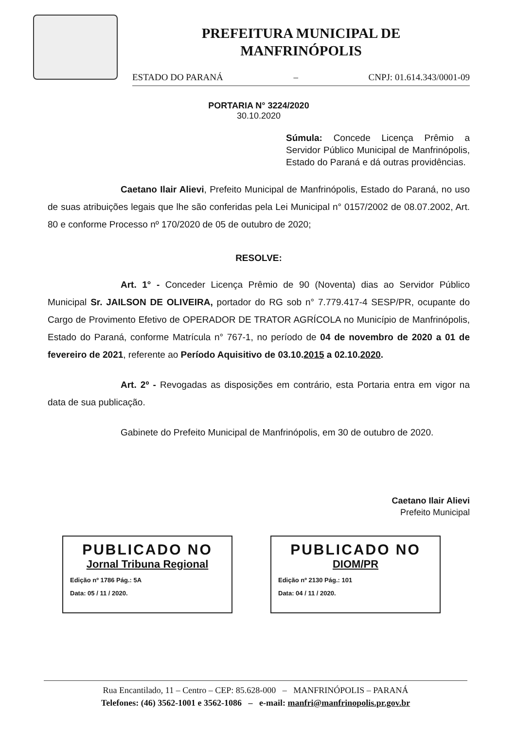PREFEITURA MUNICIPAL DE
MANFRINÓPOLIS
ESTADO DO PARANÁ – CNPJ: 01.614.343/0001-09
PORTARIA N° 3224/2020
30.10.2020
Súmula: Concede Licença Prêmio a Servidor Público Municipal de Manfrinópolis, Estado do Paraná e dá outras providências.
Caetano Ilair Alievi, Prefeito Municipal de Manfrinópolis, Estado do Paraná, no uso de suas atribuições legais que lhe são conferidas pela Lei Municipal n° 0157/2002 de 08.07.2002, Art. 80 e conforme Processo nº 170/2020 de 05 de outubro de 2020;
RESOLVE:
Art. 1° - Conceder Licença Prêmio de 90 (Noventa) dias ao Servidor Público Municipal Sr. JAILSON DE OLIVEIRA, portador do RG sob n° 7.779.417-4 SESP/PR, ocupante do Cargo de Provimento Efetivo de OPERADOR DE TRATOR AGRÍCOLA no Município de Manfrinópolis, Estado do Paraná, conforme Matrícula n° 767-1, no período de 04 de novembro de 2020 a 01 de fevereiro de 2021, referente ao Período Aquisitivo de 03.10.2015 a 02.10.2020.
Art. 2º - Revogadas as disposições em contrário, esta Portaria entra em vigor na data de sua publicação.
Gabinete do Prefeito Municipal de Manfrinópolis, em 30 de outubro de 2020.
Caetano Ilair Alievi
Prefeito Municipal
PUBLICADO NO
Jornal Tribuna Regional
Edição nº 1786 Pág.: 5A
Data: 05 / 11 / 2020.
PUBLICADO NO
DIOM/PR
Edição nº 2130 Pág.: 101
Data: 04 / 11 / 2020.
Rua Encantilado, 11 – Centro – CEP: 85.628-000 – MANFRINÓPOLIS – PARANÁ
Telefones: (46) 3562-1001 e 3562-1086 – e-mail: manfri@manfrinopolis.pr.gov.br